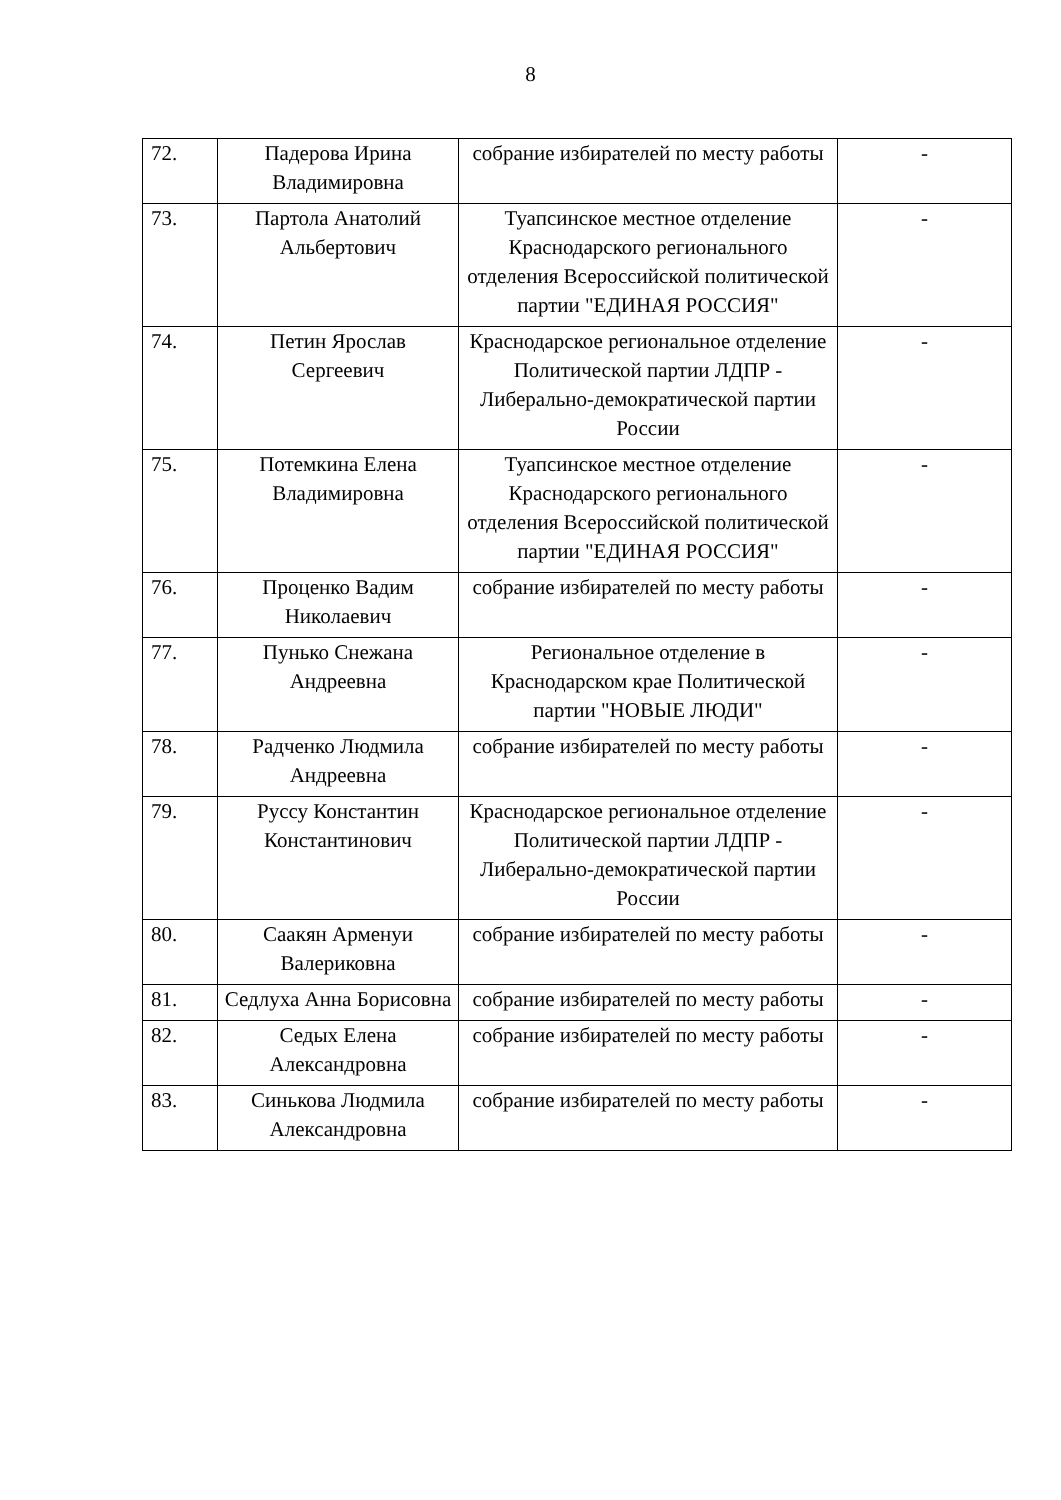8
| 72. | Падерова Ирина Владимировна | собрание избирателей по месту работы | - |
| 73. | Партола Анатолий Альбертович | Туапсинское местное отделение Краснодарского регионального отделения Всероссийской политической партии "ЕДИНАЯ РОССИЯ" | - |
| 74. | Петин Ярослав Сергеевич | Краснодарское региональное отделение Политической партии ЛДПР - Либерально-демократической партии России | - |
| 75. | Потемкина Елена Владимировна | Туапсинское местное отделение Краснодарского регионального отделения Всероссийской политической партии "ЕДИНАЯ РОССИЯ" | - |
| 76. | Проценко Вадим Николаевич | собрание избирателей по месту работы | - |
| 77. | Пунько Снежана Андреевна | Региональное отделение в Краснодарском крае Политической партии "НОВЫЕ ЛЮДИ" | - |
| 78. | Радченко Людмила Андреевна | собрание избирателей по месту работы | - |
| 79. | Руссу Константин Константинович | Краснодарское региональное отделение Политической партии ЛДПР - Либерально-демократической партии России | - |
| 80. | Саакян Арменуи Валериковна | собрание избирателей по месту работы | - |
| 81. | Седлуха Анна Борисовна | собрание избирателей по месту работы | - |
| 82. | Седых Елена Александровна | собрание избирателей по месту работы | - |
| 83. | Синькова Людмила Александровна | собрание избирателей по месту работы | - |